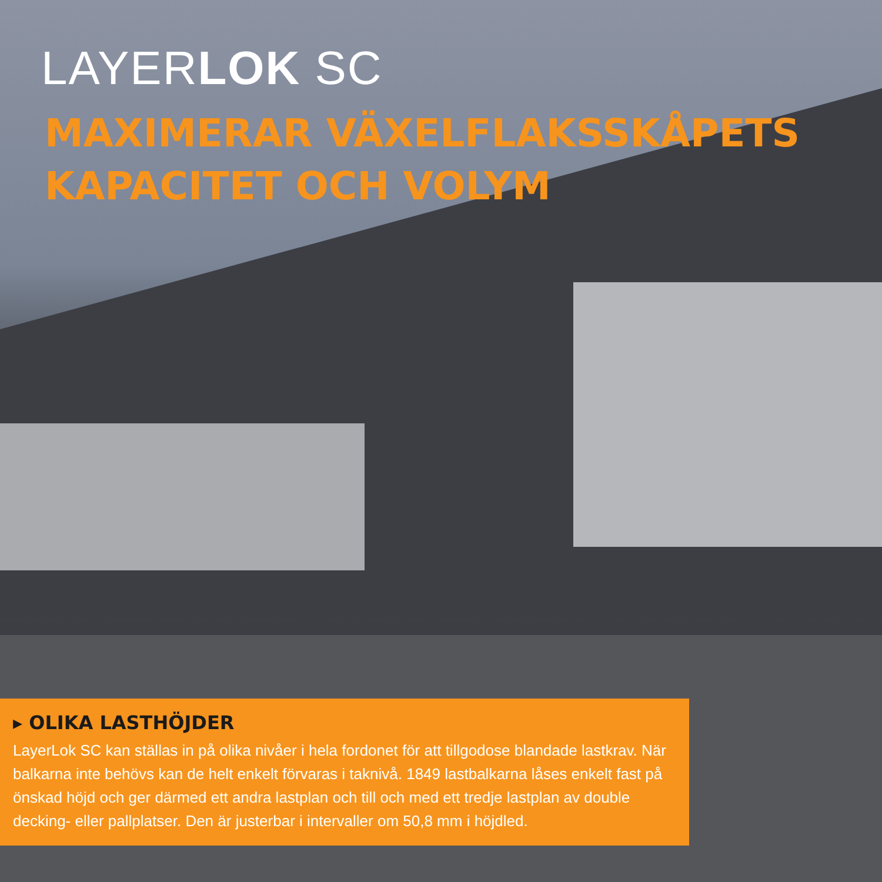LAYERLOK SC
MAXIMERAR VÄXELFLAKSSKÅPETS
KAPACITET OCH VOLYM
▸ OLIKA LASTHÖJDER
LayerLok SC kan ställas in på olika nivåer i hela fordonet för att tillgodose blandade lastkrav. När balkarna inte behövs kan de helt enkelt förvaras i taknivå. 1849 lastbalkarna låses enkelt fast på önskad höjd och ger därmed ett andra lastplan och till och med ett tredje lastplan av double decking- eller pallplatser. Den är justerbar i intervaller om 50,8 mm i höjdled.